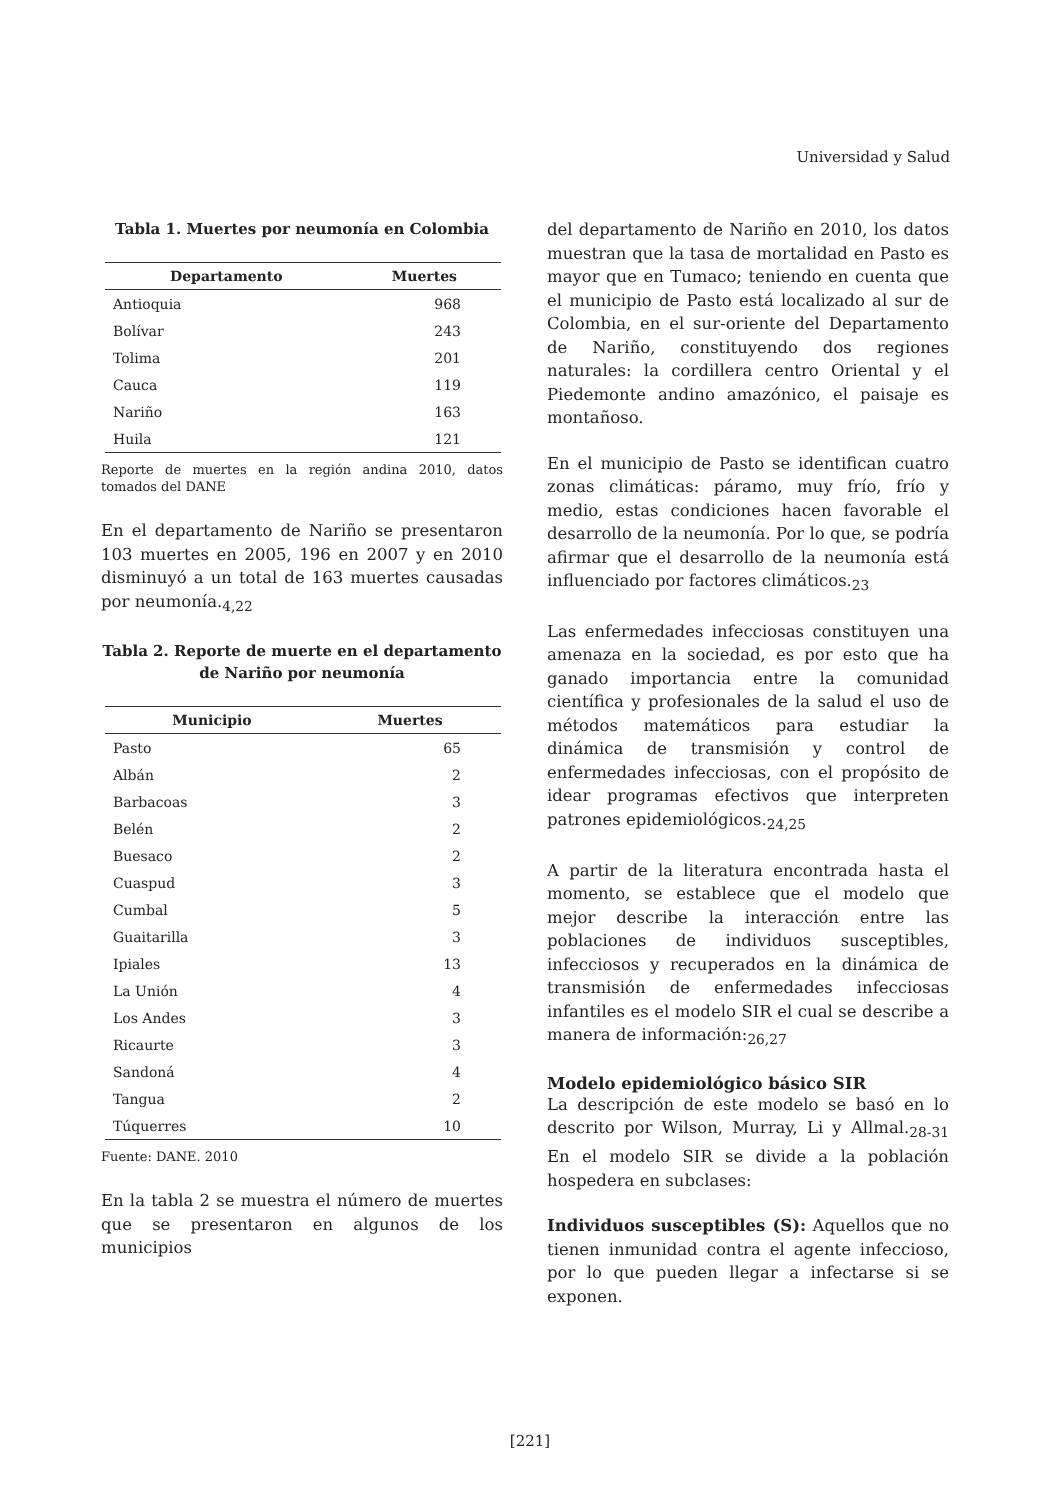Universidad y Salud
Tabla 1. Muertes por neumonía en Colombia
| Departamento | Muertes |
| --- | --- |
| Antioquia | 968 |
| Bolívar | 243 |
| Tolima | 201 |
| Cauca | 119 |
| Nariño | 163 |
| Huila | 121 |
Reporte de muertes en la región andina 2010, datos tomados del DANE
En el departamento de Nariño se presentaron 103 muertes en 2005, 196 en 2007 y en 2010 disminuyó a un total de 163 muertes causadas por neumonía.<sub>4,22</sub>
Tabla 2. Reporte de muerte en el departamento de Nariño por neumonía
| Municipio | Muertes |
| --- | --- |
| Pasto | 65 |
| Albán | 2 |
| Barbacoas | 3 |
| Belén | 2 |
| Buesaco | 2 |
| Cuaspud | 3 |
| Cumbal | 5 |
| Guaitarilla | 3 |
| Ipiales | 13 |
| La Unión | 4 |
| Los Andes | 3 |
| Ricaurte | 3 |
| Sandoná | 4 |
| Tangua | 2 |
| Túquerres | 10 |
Fuente: DANE. 2010
En la tabla 2 se muestra el número de muertes que se presentaron en algunos de los municipios
del departamento de Nariño en 2010, los datos muestran que la tasa de mortalidad en Pasto es mayor que en Tumaco; teniendo en cuenta que el municipio de Pasto está localizado al sur de Colombia, en el sur-oriente del Departamento de Nariño, constituyendo dos regiones naturales: la cordillera centro Oriental y el Piedemonte andino amazónico, el paisaje es montañoso.
En el municipio de Pasto se identifican cuatro zonas climáticas: páramo, muy frío, frío y medio, estas condiciones hacen favorable el desarrollo de la neumonía. Por lo que, se podría afirmar que el desarrollo de la neumonía está influenciado por factores climáticos.<sub>23</sub>
Las enfermedades infecciosas constituyen una amenaza en la sociedad, es por esto que ha ganado importancia entre la comunidad científica y profesionales de la salud el uso de métodos matemáticos para estudiar la dinámica de transmisión y control de enfermedades infecciosas, con el propósito de idear programas efectivos que interpreten patrones epidemiológicos.<sub>24,25</sub>
A partir de la literatura encontrada hasta el momento, se establece que el modelo que mejor describe la interacción entre las poblaciones de individuos susceptibles, infecciosos y recuperados en la dinámica de transmisión de enfermedades infecciosas infantiles es el modelo SIR el cual se describe a manera de información:<sub>26,27</sub>
Modelo epidemiológico básico SIR
La descripción de este modelo se basó en lo descrito por Wilson, Murray, Li y Allmal.<sub>28-31</sub> En el modelo SIR se divide a la población hospedera en subclases:
Individuos susceptibles (S): Aquellos que no tienen inmunidad contra el agente infeccioso, por lo que pueden llegar a infectarse si se exponen.
[221]